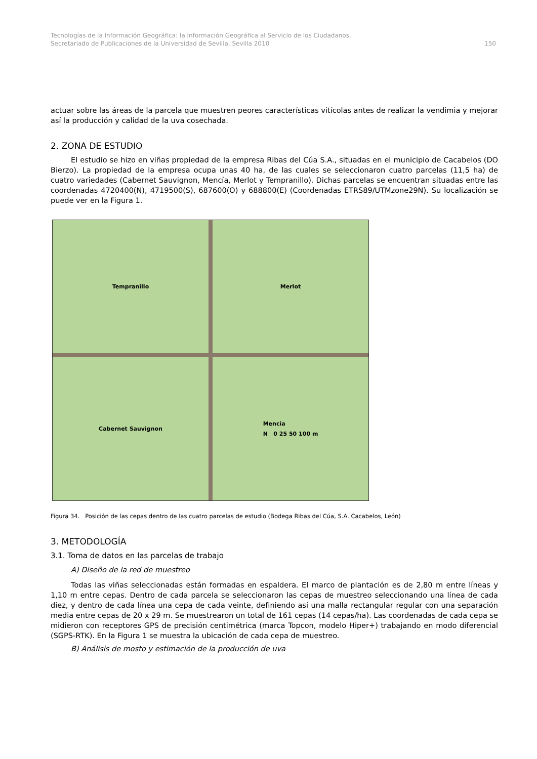Tecnologías de la Información Geográfica: la Información Geográfica al Servicio de los Ciudadanos.
Secretariado de Publicaciones de la Universidad de Sevilla. Sevilla 2010 150
actuar sobre las áreas de la parcela que muestren peores características vitícolas antes de realizar la vendimia y mejorar así la producción y calidad de la uva cosechada.
2. ZONA DE ESTUDIO
El estudio se hizo en viñas propiedad de la empresa Ribas del Cúa S.A., situadas en el municipio de Cacabelos (DO Bierzo). La propiedad de la empresa ocupa unas 40 ha, de las cuales se seleccionaron cuatro parcelas (11,5 ha) de cuatro variedades (Cabernet Sauvignon, Mencía, Merlot y Tempranillo). Dichas parcelas se encuentran situadas entre las coordenadas 4720400(N), 4719500(S), 687600(O) y 688800(E) (Coordenadas ETRS89/UTMzone29N). Su localización se puede ver en la Figura 1.
Tempranillo
Merlot
Cabernet Sauvignon
Mencia
N 0 25 50 100 m
Figura 34. Posición de las cepas dentro de las cuatro parcelas de estudio (Bodega Ribas del Cúa, S.A. Cacabelos, León)
3. METODOLOGÍA
3.1. Toma de datos en las parcelas de trabajo
A) Diseño de la red de muestreo
Todas las viñas seleccionadas están formadas en espaldera. El marco de plantación es de 2,80 m entre líneas y 1,10 m entre cepas. Dentro de cada parcela se seleccionaron las cepas de muestreo seleccionando una línea de cada diez, y dentro de cada línea una cepa de cada veinte, definiendo así una malla rectangular regular con una separación media entre cepas de 20 x 29 m. Se muestrearon un total de 161 cepas (14 cepas/ha). Las coordenadas de cada cepa se midieron con receptores GPS de precisión centimétrica (marca Topcon, modelo Hiper+) trabajando en modo diferencial (SGPS-RTK). En la Figura 1 se muestra la ubicación de cada cepa de muestreo.
B) Análisis de mosto y estimación de la producción de uva